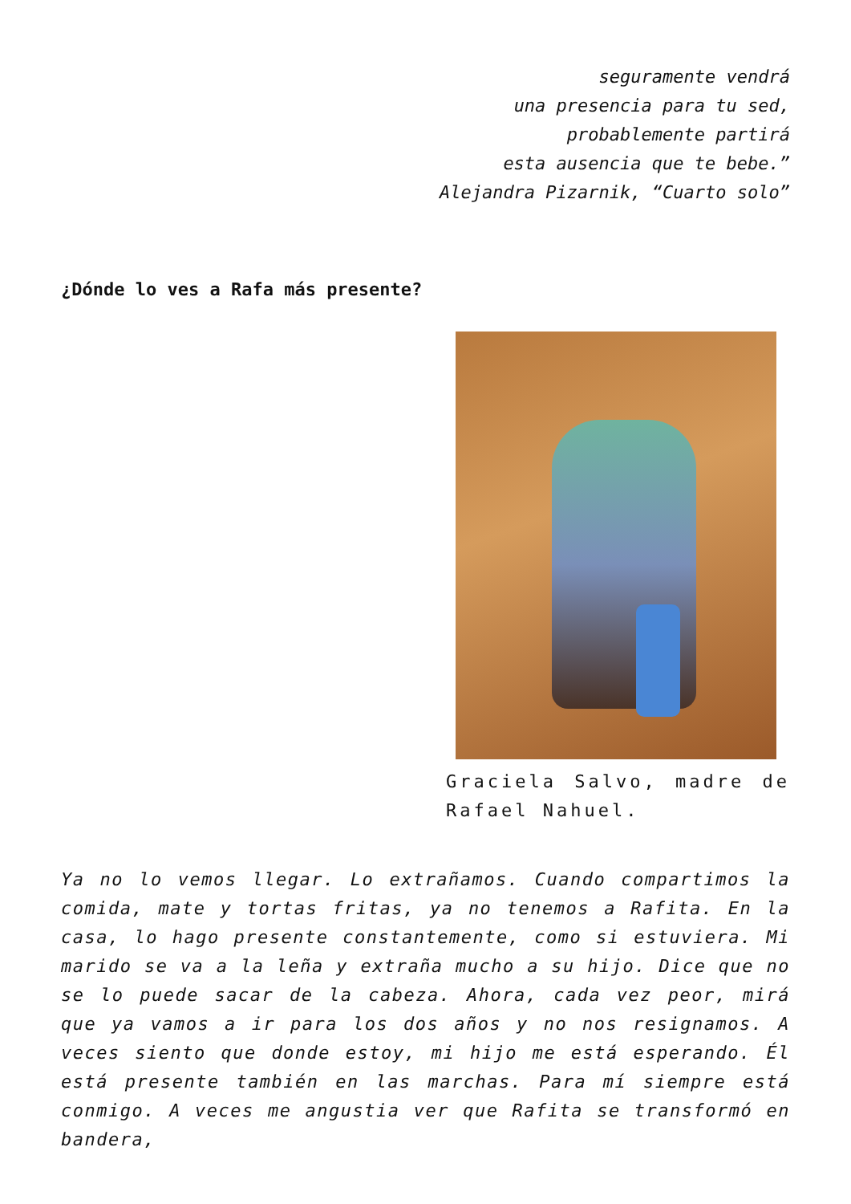seguramente vendrá
una presencia para tu sed,
probablemente partirá
esta ausencia que te bebe.”
Alejandra Pizarnik, “Cuarto solo”
¿Dónde lo ves a Rafa más presente?
Graciela Salvo, madre de Rafael Nahuel.
Ya no lo vemos llegar. Lo extrañamos. Cuando compartimos la comida, mate y tortas fritas, ya no tenemos a Rafita. En la casa, lo hago presente constantemente, como si estuviera. Mi marido se va a la leña y extraña mucho a su hijo. Dice que no se lo puede sacar de la cabeza. Ahora, cada vez peor, mirá que ya vamos a ir para los dos años y no nos resignamos. A veces siento que donde estoy, mi hijo me está esperando. Él está presente también en las marchas. Para mí siempre está conmigo. A veces me angustia ver que Rafita se transformó en bandera,